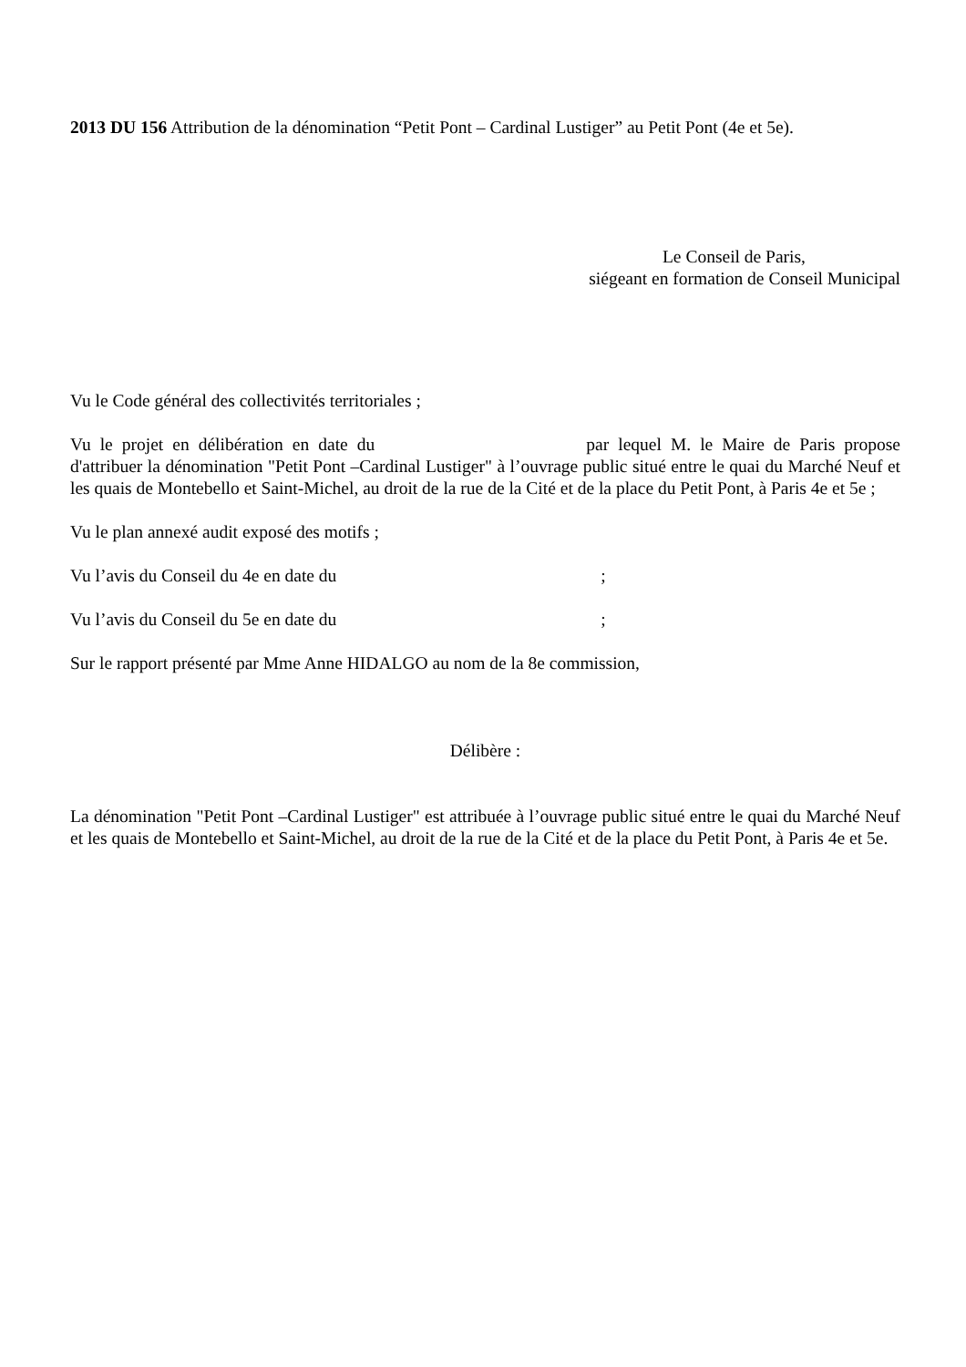2013 DU 156 Attribution de la dénomination “Petit Pont – Cardinal Lustiger” au Petit Pont (4e et 5e).
Le Conseil de Paris,
siégeant en formation de Conseil Municipal
Vu le Code général des collectivités territoriales ;
Vu le projet en délibération en date du par lequel M. le Maire de Paris propose d'attribuer la dénomination "Petit Pont –Cardinal Lustiger" à l’ouvrage public situé entre le quai du Marché Neuf et les quais de Montebello et Saint-Michel, au droit de la rue de la Cité et de la place du Petit Pont, à Paris 4e et 5e ;
Vu le plan annexé audit exposé des motifs ;
Vu l’avis du Conseil du 4e en date du ;
Vu l’avis du Conseil du 5e en date du ;
Sur le rapport présenté par Mme Anne HIDALGO au nom de la 8e commission,
Délibère :
La dénomination "Petit Pont –Cardinal Lustiger" est attribuée à l’ouvrage public situé entre le quai du Marché Neuf et les quais de Montebello et Saint-Michel, au droit de la rue de la Cité et de la place du Petit Pont, à Paris 4e et 5e.